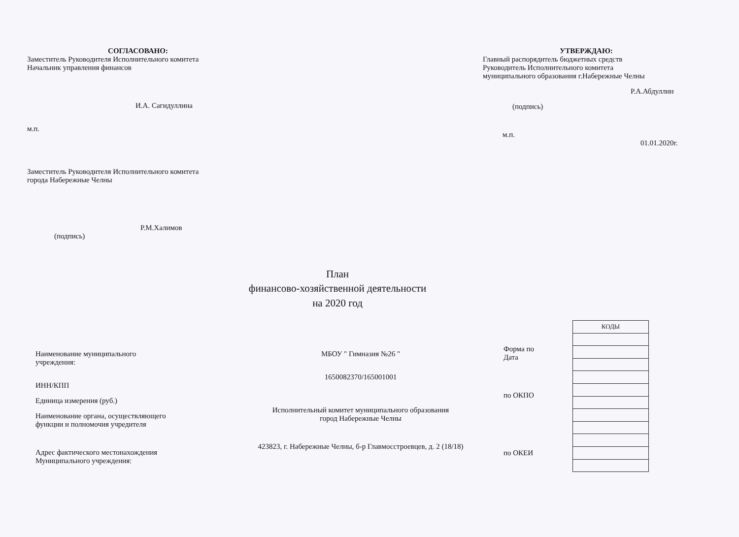СОГЛАСОВАНО:
Заместитель Руководителя Исполнительного комитета
Начальник управления финансов
И.А. Сагидуллина
м.п.
Заместитель Руководителя Исполнительного комитета
города Набережные Челны
Р.М.Халимов
(подпись)
УТВЕРЖДАЮ:
Главный распорядитель бюджетных средств
Руководитель Исполнительного комитета
муниципального образования г.Набережные Челны
Р.А.Абдуллин
(подпись)
м.п. 01.01.2020г.
План
финансово-хозяйственной деятельности
на 2020 год
Наименование муниципального
учреждения:
ИНН/КПП
Единица измерения (руб.)
Наименование органа, осуществляющего
функции и полномочия учредителя
Адрес фактического местонахождения
Муниципального учреждения:
МБОУ " Гимназия №26 "
1650082370/165001001
Исполнительный комитет муниципального образования
город Набережные Челны
423823, г. Набережные Челны, б-р Главмосстроевцев, д. 2 (18/18)
Форма по
Дата
по ОКПО
по ОКЕИ
| КОДЫ |